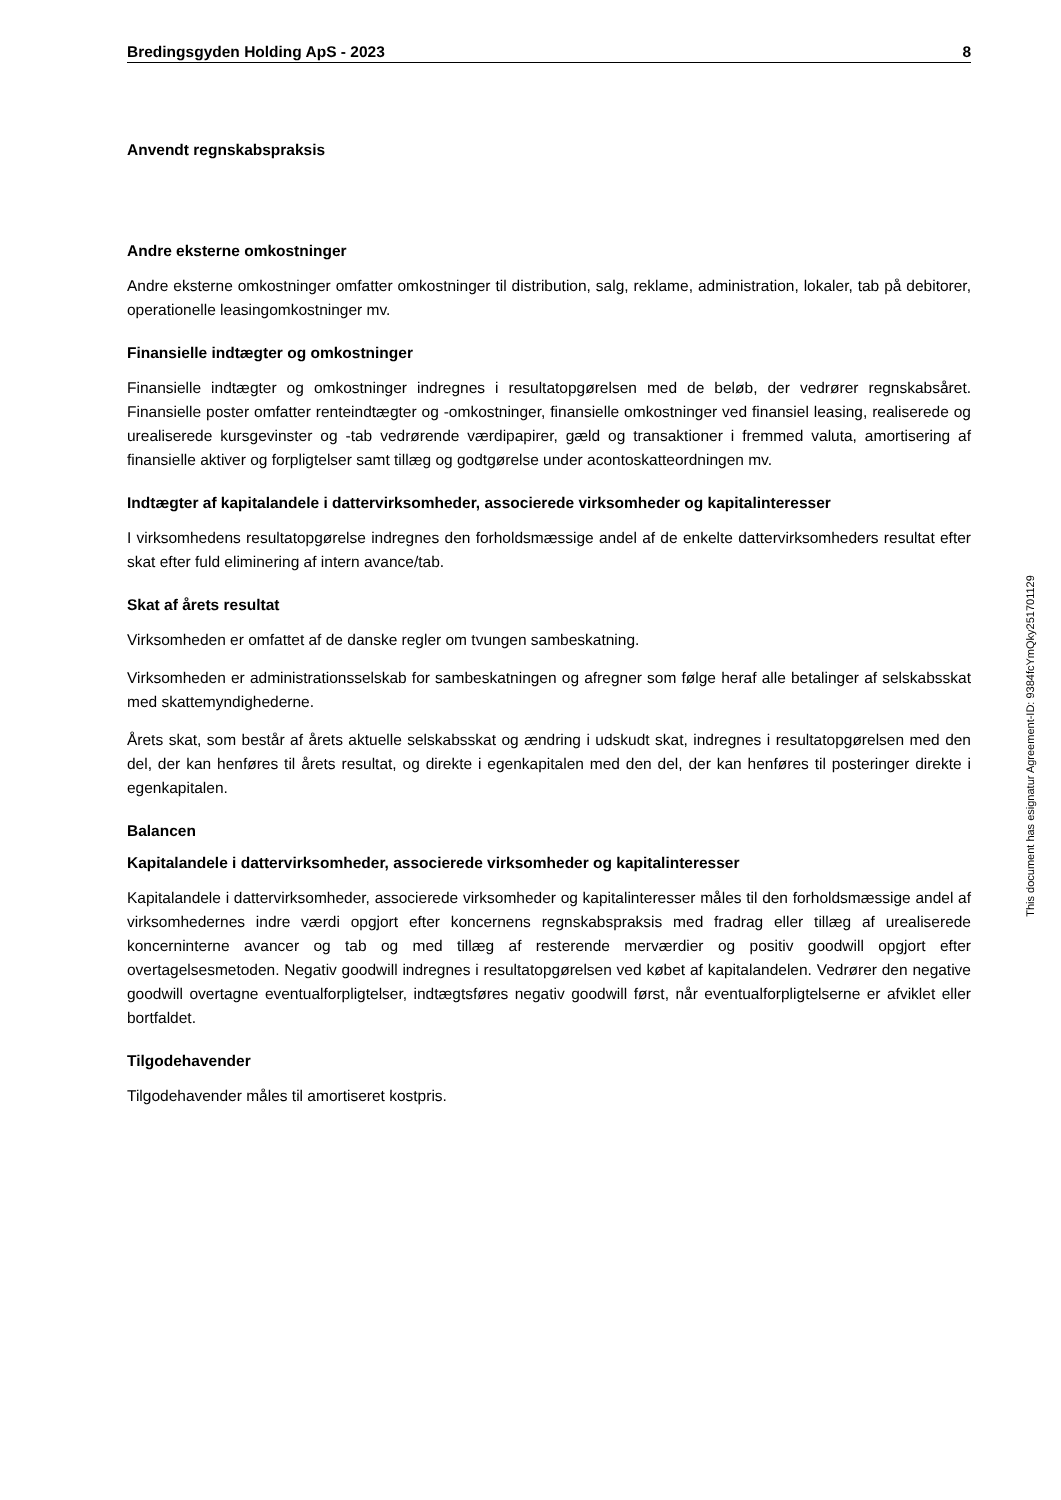Bredingsgyden Holding ApS - 2023 8
Anvendt regnskabspraksis
Andre eksterne omkostninger
Andre eksterne omkostninger omfatter omkostninger til distribution, salg, reklame, administration, lokaler, tab på debitorer, operationelle leasingomkostninger mv.
Finansielle indtægter og omkostninger
Finansielle indtægter og omkostninger indregnes i resultatopgørelsen med de beløb, der vedrører regnskabsåret. Finansielle poster omfatter renteindtægter og -omkostninger, finansielle omkostninger ved finansiel leasing, realiserede og urealiserede kursgevinster og -tab vedrørende værdipapirer, gæld og transaktioner i fremmed valuta, amortisering af finansielle aktiver og forpligtelser samt tillæg og godtgørelse under acontoskatteordningen mv.
Indtægter af kapitalandele i dattervirksomheder, associerede virksomheder og kapitalinteresser
I virksomhedens resultatopgørelse indregnes den forholdsmæssige andel af de enkelte dattervirksomheders resultat efter skat efter fuld eliminering af intern avance/tab.
Skat af årets resultat
Virksomheden er omfattet af de danske regler om tvungen sambeskatning.
Virksomheden er administrationsselskab for sambeskatningen og afregner som følge heraf alle betalinger af selskabsskat med skattemyndighederne.
Årets skat, som består af årets aktuelle selskabsskat og ændring i udskudt skat, indregnes i resultatopgørelsen med den del, der kan henføres til årets resultat, og direkte i egenkapitalen med den del, der kan henføres til posteringer direkte i egenkapitalen.
Balancen
Kapitalandele i dattervirksomheder, associerede virksomheder og kapitalinteresser
Kapitalandele i dattervirksomheder, associerede virksomheder og kapitalinteresser måles til den forholdsmæssige andel af virksomhedernes indre værdi opgjort efter koncernens regnskabspraksis med fradrag eller tillæg af urealiserede koncerninterne avancer og tab og med tillæg af resterende merværdier og positiv goodwill opgjort efter overtagelsesmetoden. Negativ goodwill indregnes i resultatopgørelsen ved købet af kapitalandelen. Vedrører den negative goodwill overtagne eventualforpligtelser, indtægtsføres negativ goodwill først, når eventualforpligtelserne er afviklet eller bortfaldet.
Tilgodehavender
Tilgodehavender måles til amortiseret kostpris.
This document has esignatur Agreement-ID: 9384fcYmQky251701129